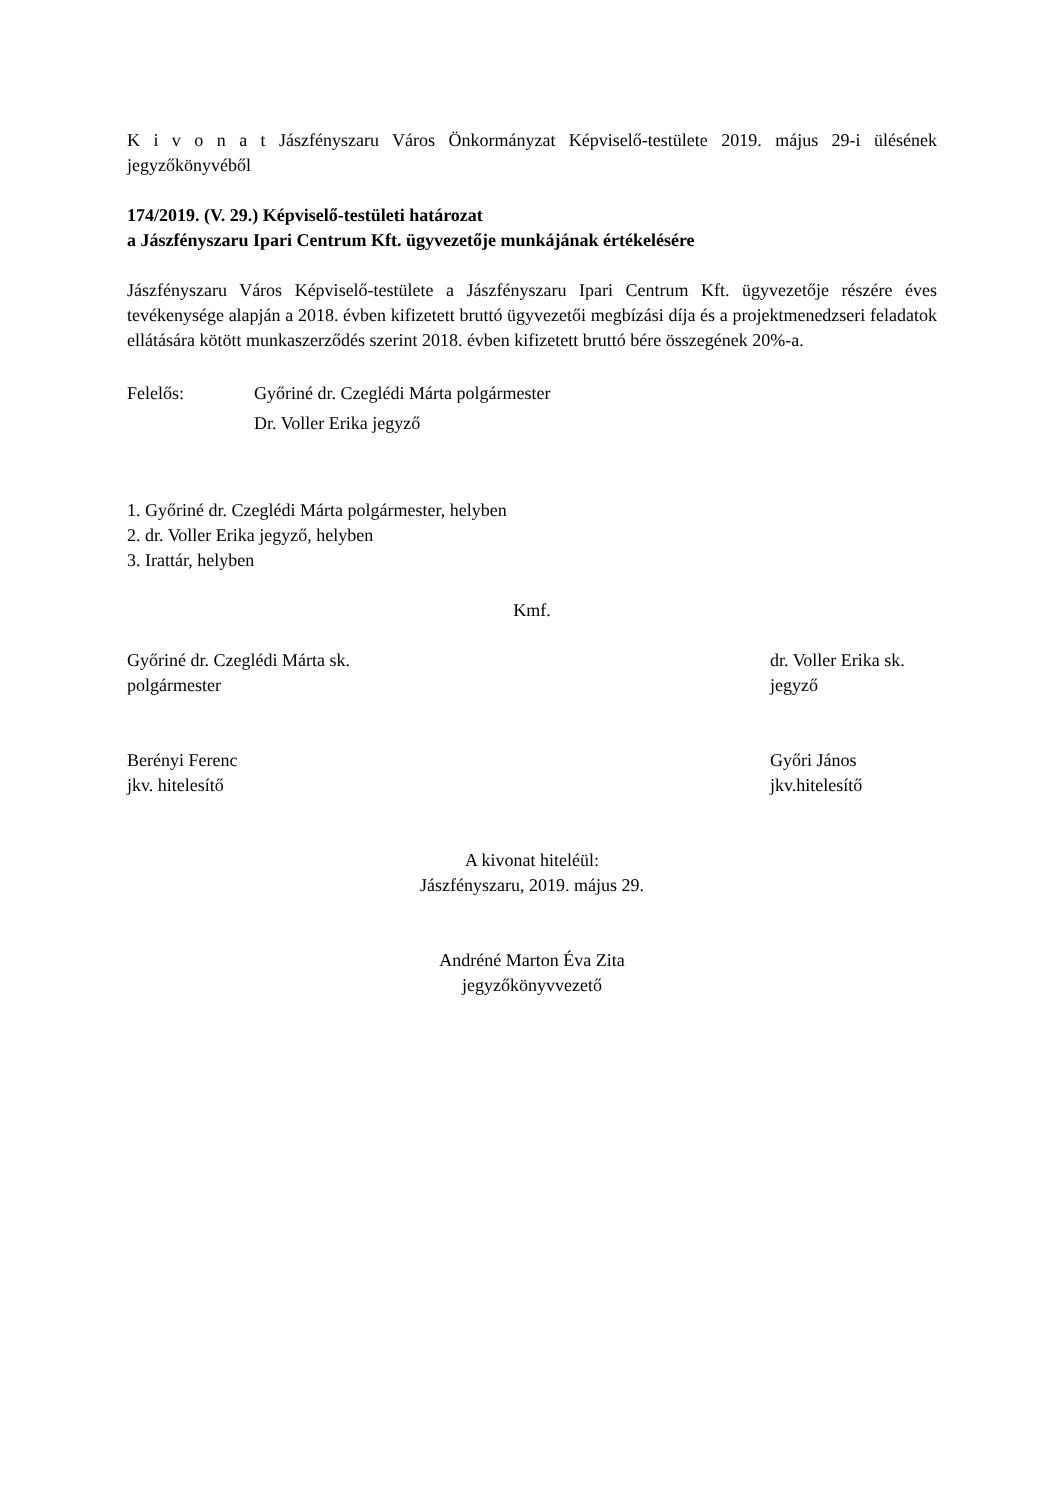K i v o n a t Jászfényszaru Város Önkormányzat Képviselő-testülete 2019. május 29-i ülésének jegyzőkönyvéből
174/2019. (V. 29.) Képviselő-testületi határozat
a Jászfényszaru Ipari Centrum Kft. ügyvezetője munkájának értékelésére
Jászfényszaru Város Képviselő-testülete a Jászfényszaru Ipari Centrum Kft. ügyvezetője részére éves tevékenysége alapján a 2018. évben kifizetett bruttó ügyvezetői megbízási díja és a projektmenedzseri feladatok ellátására kötött munkaszerződés szerint 2018. évben kifizetett bruttó bére összegének 20%-a.
Felelős: Győriné dr. Czeglédi Márta polgármester
Dr. Voller Erika jegyző
1. Győriné dr. Czeglédi Márta polgármester, helyben
2. dr. Voller Erika jegyző, helyben
3. Irattár, helyben
Kmf.
Győriné dr. Czeglédi Márta sk.
polgármester
dr. Voller Erika sk.
jegyző
Berényi Ferenc
jkv. hitelesítő
Győri János
jkv.hitelesítő
A kivonat hiteléül:
Jászfényszaru, 2019. május 29.
Andréné Marton Éva Zita
jegyzőkönyvvezető